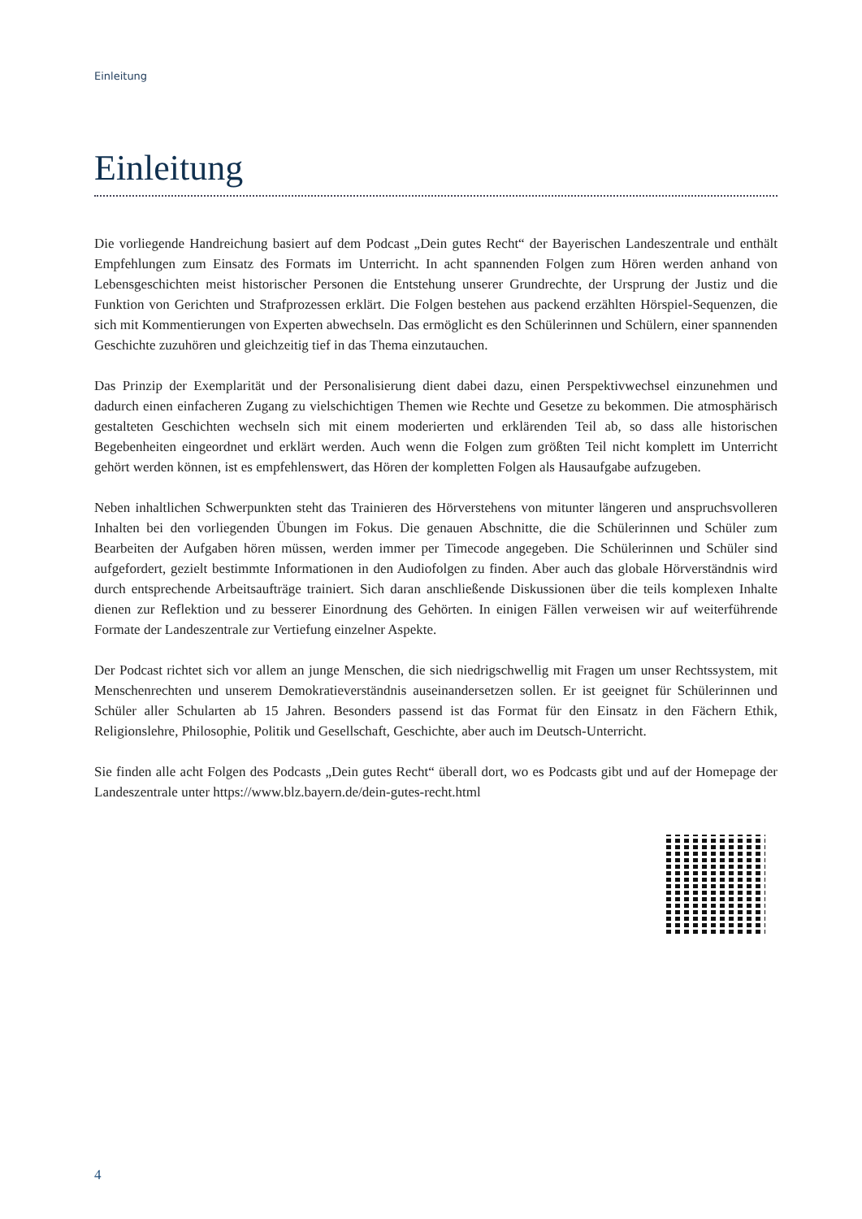Einleitung
Einleitung
Die vorliegende Handreichung basiert auf dem Podcast „Dein gutes Recht“ der Bayerischen Landeszentrale und enthält Empfehlungen zum Einsatz des Formats im Unterricht. In acht spannenden Folgen zum Hören werden anhand von Lebensgeschichten meist historischer Personen die Entstehung unserer Grundrechte, der Ursprung der Justiz und die Funktion von Gerichten und Strafprozessen erklärt. Die Folgen bestehen aus packend erzählten Hörspiel-Sequenzen, die sich mit Kommentierungen von Experten abwechseln. Das ermöglicht es den Schülerinnen und Schülern, einer spannenden Geschichte zuzuhören und gleichzeitig tief in das Thema einzutauchen.
Das Prinzip der Exemplarität und der Personalisierung dient dabei dazu, einen Perspektivwechsel einzunehmen und dadurch einen einfacheren Zugang zu vielschichtigen Themen wie Rechte und Gesetze zu bekommen. Die atmosphärisch gestalteten Geschichten wechseln sich mit einem moderierten und erklärenden Teil ab, so dass alle historischen Begebenheiten eingeordnet und erklärt werden. Auch wenn die Folgen zum größten Teil nicht komplett im Unterricht gehört werden können, ist es empfehlenswert, das Hören der kompletten Folgen als Hausaufgabe aufzugeben.
Neben inhaltlichen Schwerpunkten steht das Trainieren des Hörverstehens von mitunter längeren und anspruchsvolleren Inhalten bei den vorliegenden Übungen im Fokus. Die genauen Abschnitte, die die Schülerinnen und Schüler zum Bearbeiten der Aufgaben hören müssen, werden immer per Timecode angegeben. Die Schülerinnen und Schüler sind aufgefordert, gezielt bestimmte Informationen in den Audiofolgen zu finden. Aber auch das globale Hörverständnis wird durch entsprechende Arbeitsaufträge trainiert. Sich daran anschließende Diskussionen über die teils komplexen Inhalte dienen zur Reflektion und zu besserer Einordnung des Gehörten. In einigen Fällen verweisen wir auf weiterführende Formate der Landeszentrale zur Vertiefung einzelner Aspekte.
Der Podcast richtet sich vor allem an junge Menschen, die sich niedrigschwellig mit Fragen um unser Rechtssystem, mit Menschenrechten und unserem Demokratieverständnis auseinandersetzen sollen. Er ist geeignet für Schülerinnen und Schüler aller Schularten ab 15 Jahren. Besonders passend ist das Format für den Einsatz in den Fächern Ethik, Religionslehre, Philosophie, Politik und Gesellschaft, Geschichte, aber auch im Deutsch-Unterricht.
Sie finden alle acht Folgen des Podcasts „Dein gutes Recht“ überall dort, wo es Podcasts gibt und auf der Homepage der Landeszentrale unter https://www.blz.bayern.de/dein-gutes-recht.html
4